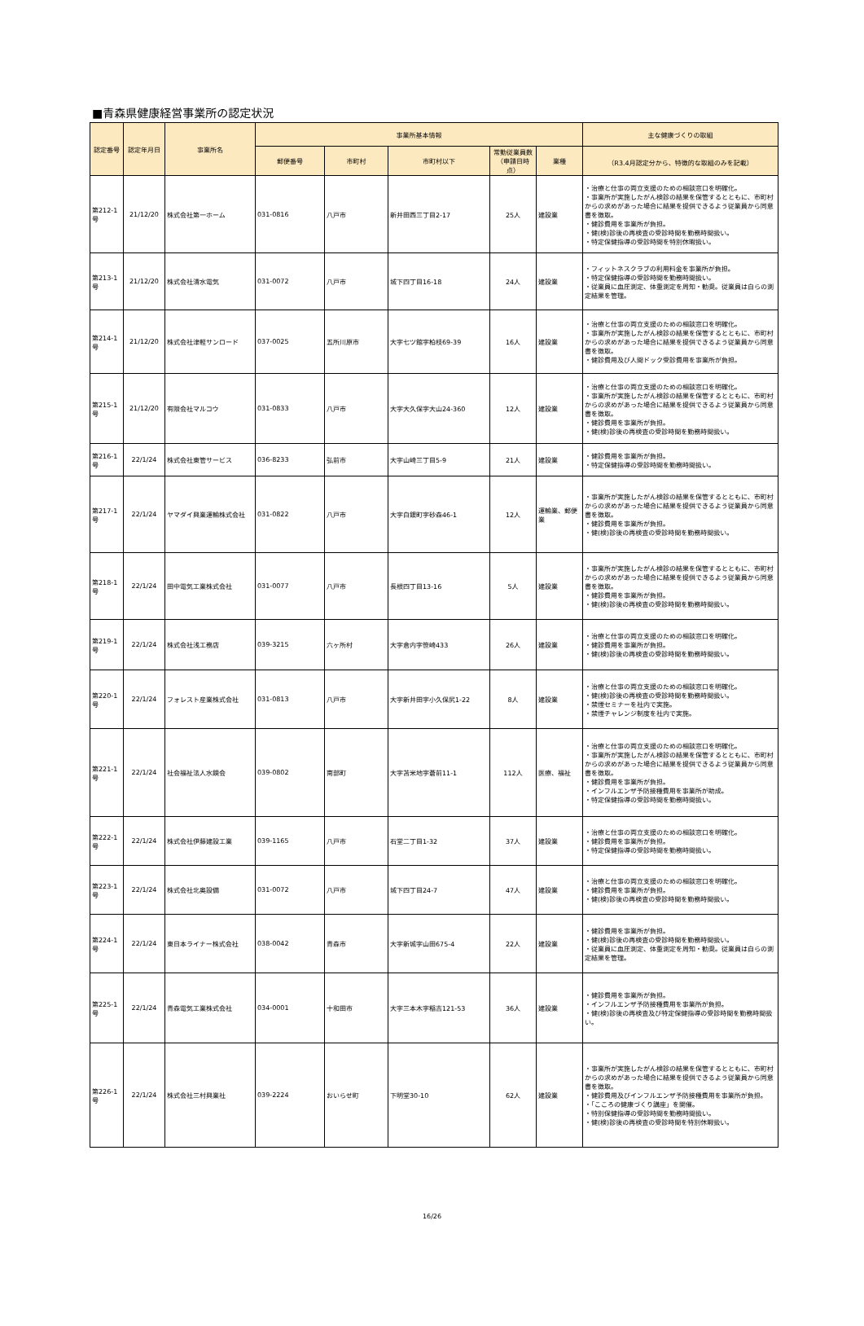■青森県健康経営事業所の認定状況
| 認定番号 | 認定年月日 | 事業所名 | 事業所基本情報 | | | | | 主な健康づくりの取組 |
| --- | --- | --- | --- | --- | --- | --- | --- | --- |
| | | | 郵便番号 | 市町村 | 市町村以下 | 常勤従業員数 （申請日時点） | 業種 | （R3.4月認定分から、特徴的な取組のみを記載） |
| 第212-1号 | 21/12/20 | 株式会社第一ホーム | 031-0816 | 八戸市 | 新井田西三丁目2-17 | 25人 | 建設業 | ・治療と仕事の両立支援のための相談窓口を明確化。 ・事業所が実施したがん検診の結果を保管するとともに、市町村からの求めがあった場合に結果を提供できるよう従業員から同意書を徴取。 ・健診費用を事業所が負担。 ・健(検)診後の再検査の受診時間を勤務時間扱い。 ・特定保健指導の受診時間を特別休暇扱い。 |
| 第213-1号 | 21/12/20 | 株式会社清水電気 | 031-0072 | 八戸市 | 城下四丁目16-18 | 24人 | 建設業 | ・フィットネスクラブの利用料金を事業所が負担。 ・特定保健指導の受診時間を勤務時間扱い。 ・従業員に血圧測定、体重測定を周知・勧奨。従業員は自らの測定結果を管理。 |
| 第214-1号 | 21/12/20 | 株式会社津軽サンロード | 037-0025 | 五所川原市 | 大字七ツ館字柏枝69-39 | 16人 | 建設業 | ・治療と仕事の両立支援のための相談窓口を明確化。 ・事業所が実施したがん検診の結果を保管するとともに、市町村からの求めがあった場合に結果を提供できるよう従業員から同意書を徴取。 ・健診費用及び人間ドック受診費用を事業所が負担。 |
| 第215-1号 | 21/12/20 | 有限会社マルコウ | 031-0833 | 八戸市 | 大字大久保字大山24-360 | 12人 | 建設業 | ・治療と仕事の両立支援のための相談窓口を明確化。 ・事業所が実施したがん検診の結果を保管するとともに、市町村からの求めがあった場合に結果を提供できるよう従業員から同意書を徴取。 ・健診費用を事業所が負担。 ・健(検)診後の再検査の受診時間を勤務時間扱い。 |
| 第216-1号 | 22/1/24 | 株式会社東管サービス | 036-8233 | 弘前市 | 大字山崎三丁目5-9 | 21人 | 建設業 | ・健診費用を事業所が負担。 ・特定保健指導の受診時間を勤務時間扱い。 |
| 第217-1号 | 22/1/24 | ヤマダイ興業運輸株式会社 | 031-0822 | 八戸市 | 大字白銀町字砂森46-1 | 12人 | 運輸業、郵便業 | ・事業所が実施したがん検診の結果を保管するとともに、市町村からの求めがあった場合に結果を提供できるよう従業員から同意書を徴取。 ・健診費用を事業所が負担。 ・健(検)診後の再検査の受診時間を勤務時間扱い。 |
| 第218-1号 | 22/1/24 | 田中電気工業株式会社 | 031-0077 | 八戸市 | 長根四丁目13-16 | 5人 | 建設業 | ・事業所が実施したがん検診の結果を保管するとともに、市町村からの求めがあった場合に結果を提供できるよう従業員から同意書を徴取。 ・健診費用を事業所が負担。 ・健(検)診後の再検査の受診時間を勤務時間扱い。 |
| 第219-1号 | 22/1/24 | 株式会社浅工務店 | 039-3215 | 六ヶ所村 | 大字倉内字笹崎433 | 26人 | 建設業 | ・治療と仕事の両立支援のための相談窓口を明確化。 ・健診費用を事業所が負担。 ・健(検)診後の再検査の受診時間を勤務時間扱い。 |
| 第220-1号 | 22/1/24 | フォレスト産業株式会社 | 031-0813 | 八戸市 | 大字新井田字小久保尻1-22 | 8人 | 建設業 | ・治療と仕事の両立支援のための相談窓口を明確化。 ・健(検)診後の再検査の受診時間を勤務時間扱い。 ・禁煙セミナーを社内で実施。 ・禁煙チャレンジ制度を社内で実施。 |
| 第221-1号 | 22/1/24 | 社会福祉法人水鏡会 | 039-0802 | 南部町 | 大字苫米地字蒼前11-1 | 112人 | 医療、福祉 | ・治療と仕事の両立支援のための相談窓口を明確化。 ・事業所が実施したがん検診の結果を保管するとともに、市町村からの求めがあった場合に結果を提供できるよう従業員から同意書を徴取。 ・健診費用を事業所が負担。 ・インフルエンザ予防接種費用を事業所が助成。 ・特定保健指導の受診時間を勤務時間扱い。 |
| 第222-1号 | 22/1/24 | 株式会社伊藤建設工業 | 039-1165 | 八戸市 | 石堂二丁目1-32 | 37人 | 建設業 | ・治療と仕事の両立支援のための相談窓口を明確化。 ・健診費用を事業所が負担。 ・特定保健指導の受診時間を勤務時間扱い。 |
| 第223-1号 | 22/1/24 | 株式会社北奥設備 | 031-0072 | 八戸市 | 城下四丁目24-7 | 47人 | 建設業 | ・治療と仕事の両立支援のための相談窓口を明確化。 ・健診費用を事業所が負担。 ・健(検)診後の再検査の受診時間を勤務時間扱い。 |
| 第224-1号 | 22/1/24 | 東日本ライナー株式会社 | 038-0042 | 青森市 | 大字新城字山田675-4 | 22人 | 建設業 | ・健診費用を事業所が負担。 ・健(検)診後の再検査の受診時間を勤務時間扱い。 ・従業員に血圧測定、体重測定を周知・勧奨。従業員は自らの測定結果を管理。 |
| 第225-1号 | 22/1/24 | 青森電気工業株式会社 | 034-0001 | 十和田市 | 大字三本木字稲吉121-53 | 36人 | 建設業 | ・健診費用を事業所が負担。 ・インフルエンザ予防接種費用を事業所が負担。 ・健(検)診後の再検査及び特定保健指導の受診時間を勤務時間扱い。 |
| 第226-1号 | 22/1/24 | 株式会社三村興業社 | 039-2224 | おいらせ町 | 下明堂30-10 | 62人 | 建設業 | ・事業所が実施したがん検診の結果を保管するとともに、市町村からの求めがあった場合に結果を提供できるよう従業員から同意書を徴取。 ・健診費用及びインフルエンザ予防接種費用を事業所が負担。 ・「こころの健康づくり講座」を開催。 ・特別保健指導の受診時間を勤務時間扱い。 ・健(検)診後の再検査の受診時間を特別休暇扱い。 |
16/26